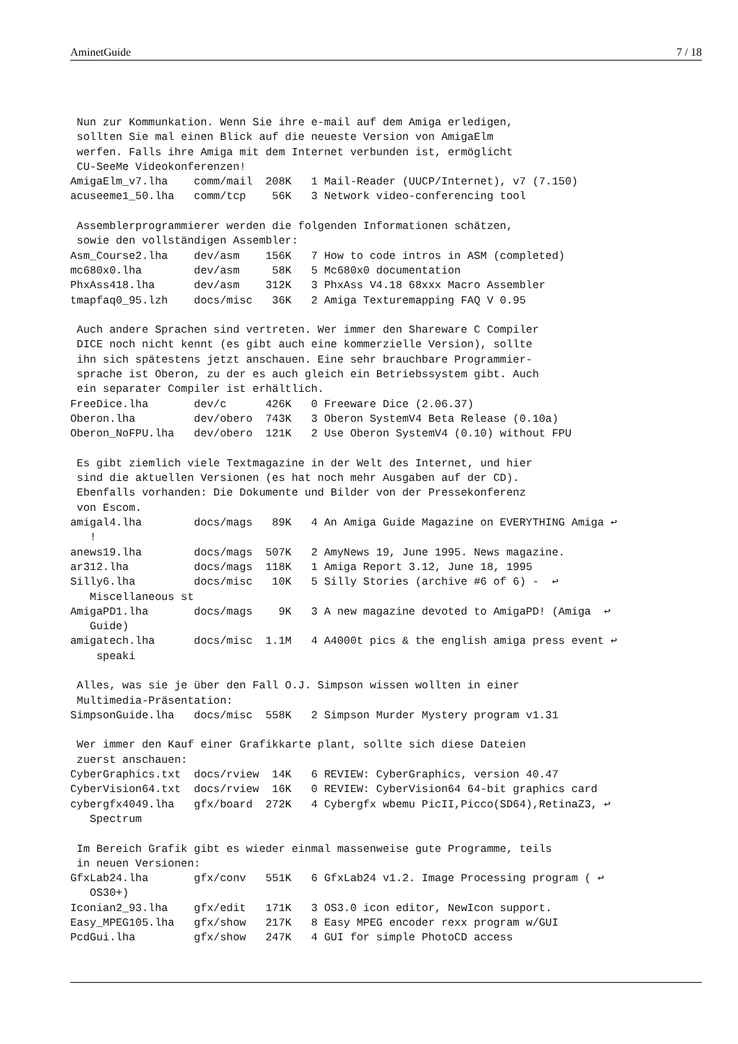AminetGuide 7 / 18
 Nun zur Kommunkation. Wenn Sie ihre e-mail auf dem Amiga erledigen,
 sollten Sie mal einen Blick auf die neueste Version von AmigaElm
 werfen. Falls ihre Amiga mit dem Internet verbunden ist, ermöglicht
 CU-SeeMe Videokonferenzen!
AmigaElm_v7.lha    comm/mail  208K   1 Mail-Reader (UUCP/Internet), v7 (7.150)
acuseeme1_50.lha   comm/tcp    56K   3 Network video-conferencing tool

 Assemblerprogrammierer werden die folgenden Informationen schätzen,
 sowie den vollständigen Assembler:
Asm_Course2.lha    dev/asm    156K   7 How to code intros in ASM (completed)
mc680x0.lha        dev/asm     58K   5 Mc680x0 documentation
PhxAss418.lha      dev/asm    312K   3 PhxAss V4.18 68xxx Macro Assembler
tmapfaq0_95.lzh    docs/misc   36K   2 Amiga Texturemapping FAQ V 0.95

 Auch andere Sprachen sind vertreten. Wer immer den Shareware C Compiler
 DICE noch nicht kennt (es gibt auch eine kommerzielle Version), sollte
 ihn sich spätestens jetzt anschauen. Eine sehr brauchbare Programmier-
 sprache ist Oberon, zu der es auch gleich ein Betriebssystem gibt. Auch
 ein separater Compiler ist erhältlich.
FreeDice.lha       dev/c      426K   0 Freeware Dice (2.06.37)
Oberon.lha         dev/obero  743K   3 Oberon SystemV4 Beta Release (0.10a)
Oberon_NoFPU.lha   dev/obero  121K   2 Use Oberon SystemV4 (0.10) without FPU

 Es gibt ziemlich viele Textmagazine in der Welt des Internet, und hier
 sind die aktuellen Versionen (es hat noch mehr Ausgaben auf der CD).
 Ebenfalls vorhanden: Die Dokumente und Bilder von der Pressekonferenz
 von Escom.
amigal4.lha        docs/mags   89K   4 An Amiga Guide Magazine on EVERYTHING Amiga ↩
   !
anews19.lha        docs/mags  507K   2 AmyNews 19, June 1995. News magazine.
ar312.lha          docs/mags  118K   1 Amiga Report 3.12, June 18, 1995
Silly6.lha         docs/misc   10K   5 Silly Stories (archive #6 of 6) -  ↩
   Miscellaneous st
AmigaPD1.lha       docs/mags    9K   3 A new magazine devoted to AmigaPD! (Amiga  ↩
   Guide)
amigatech.lha      docs/misc  1.1M   4 A4000t pics & the english amiga press event ↩
    speaki

 Alles, was sie je über den Fall O.J. Simpson wissen wollten in einer
 Multimedia-Präsentation:
SimpsonGuide.lha   docs/misc  558K   2 Simpson Murder Mystery program v1.31

 Wer immer den Kauf einer Grafikkarte plant, sollte sich diese Dateien
 zuerst anschauen:
CyberGraphics.txt  docs/rview  14K   6 REVIEW: CyberGraphics, version 40.47
CyberVision64.txt  docs/rview  16K   0 REVIEW: CyberVision64 64-bit graphics card
cybergfx4049.lha   gfx/board  272K   4 Cybergfx wbemu PicII,Picco(SD64),RetinaZ3, ↩
   Spectrum

 Im Bereich Grafik gibt es wieder einmal massenweise gute Programme, teils
 in neuen Versionen:
GfxLab24.lha       gfx/conv   551K   6 GfxLab24 v1.2. Image Processing program ( ↩
   OS30+)
Iconian2_93.lha    gfx/edit   171K   3 OS3.0 icon editor, NewIcon support.
Easy_MPEG105.lha   gfx/show   217K   8 Easy MPEG encoder rexx program w/GUI
PcdGui.lha         gfx/show   247K   4 GUI for simple PhotoCD access